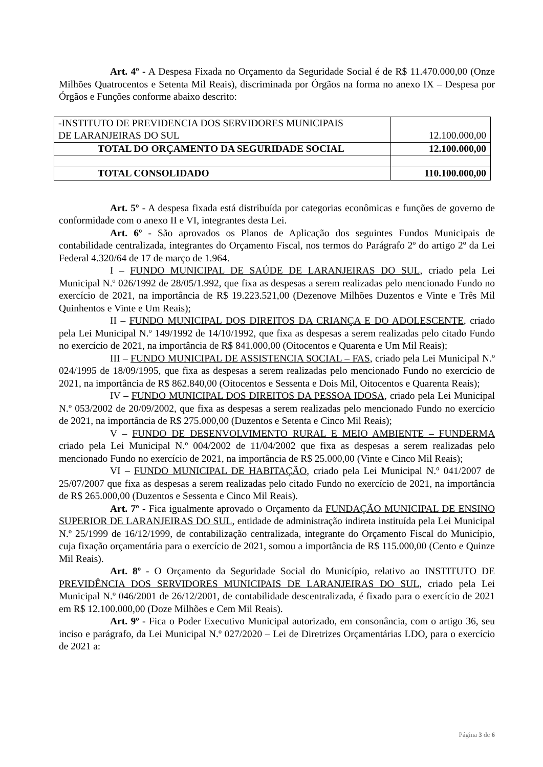Art. 4º - A Despesa Fixada no Orçamento da Seguridade Social é de R$ 11.470.000,00 (Onze Milhões Quatrocentos e Setenta Mil Reais), discriminada por Órgãos na forma no anexo IX – Despesa por Órgãos e Funções conforme abaixo descrito:
| -INSTITUTO DE PREVIDENCIA DOS SERVIDORES MUNICIPAIS DE LARANJEIRAS DO SUL | 12.100.000,00 |
| TOTAL DO ORÇAMENTO DA SEGURIDADE SOCIAL | 12.100.000,00 |
| TOTAL CONSOLIDADO | 110.100.000,00 |
Art. 5º - A despesa fixada está distribuída por categorias econômicas e funções de governo de conformidade com o anexo II e VI, integrantes desta Lei.
Art. 6º - São aprovados os Planos de Aplicação dos seguintes Fundos Municipais de contabilidade centralizada, integrantes do Orçamento Fiscal, nos termos do Parágrafo 2º do artigo 2º da Lei Federal 4.320/64 de 17 de março de 1.964.
I – FUNDO MUNICIPAL DE SAÚDE DE LARANJEIRAS DO SUL, criado pela Lei Municipal N.º 026/1992 de 28/05/1.992, que fixa as despesas a serem realizadas pelo mencionado Fundo no exercício de 2021, na importância de R$ 19.223.521,00 (Dezenove Milhões Duzentos e Vinte e Três Mil Quinhentos e Vinte e Um Reais);
II – FUNDO MUNICIPAL DOS DIREITOS DA CRIANÇA E DO ADOLESCENTE, criado pela Lei Municipal N.º 149/1992 de 14/10/1992, que fixa as despesas a serem realizadas pelo citado Fundo no exercício de 2021, na importância de R$ 841.000,00 (Oitocentos e Quarenta e Um Mil Reais);
III – FUNDO MUNICIPAL DE ASSISTENCIA SOCIAL – FAS, criado pela Lei Municipal N.º 024/1995 de 18/09/1995, que fixa as despesas a serem realizadas pelo mencionado Fundo no exercício de 2021, na importância de R$ 862.840,00 (Oitocentos e Sessenta e Dois Mil, Oitocentos e Quarenta Reais);
IV – FUNDO MUNICIPAL DOS DIREITOS DA PESSOA IDOSA, criado pela Lei Municipal N.º 053/2002 de 20/09/2002, que fixa as despesas a serem realizadas pelo mencionado Fundo no exercício de 2021, na importância de R$ 275.000,00 (Duzentos e Setenta e Cinco Mil Reais);
V – FUNDO DE DESENVOLVIMENTO RURAL E MEIO AMBIENTE – FUNDERMA criado pela Lei Municipal N.º 004/2002 de 11/04/2002 que fixa as despesas a serem realizadas pelo mencionado Fundo no exercício de 2021, na importância de R$ 25.000,00 (Vinte e Cinco Mil Reais);
VI – FUNDO MUNICIPAL DE HABITAÇÃO, criado pela Lei Municipal N.º 041/2007 de 25/07/2007 que fixa as despesas a serem realizadas pelo citado Fundo no exercício de 2021, na importância de R$ 265.000,00 (Duzentos e Sessenta e Cinco Mil Reais).
Art. 7º - Fica igualmente aprovado o Orçamento da FUNDAÇÃO MUNICIPAL DE ENSINO SUPERIOR DE LARANJEIRAS DO SUL, entidade de administração indireta instituída pela Lei Municipal N.º 25/1999 de 16/12/1999, de contabilização centralizada, integrante do Orçamento Fiscal do Município, cuja fixação orçamentária para o exercício de 2021, somou a importância de R$ 115.000,00 (Cento e Quinze Mil Reais).
Art. 8º - O Orçamento da Seguridade Social do Município, relativo ao INSTITUTO DE PREVIDÊNCIA DOS SERVIDORES MUNICIPAIS DE LARANJEIRAS DO SUL, criado pela Lei Municipal N.º 046/2001 de 26/12/2001, de contabilidade descentralizada, é fixado para o exercício de 2021 em R$ 12.100.000,00 (Doze Milhões e Cem Mil Reais).
Art. 9º - Fica o Poder Executivo Municipal autorizado, em consonância, com o artigo 36, seu inciso e parágrafo, da Lei Municipal N.º 027/2020 – Lei de Diretrizes Orçamentárias LDO, para o exercício de 2021 a:
Página 3 de 6